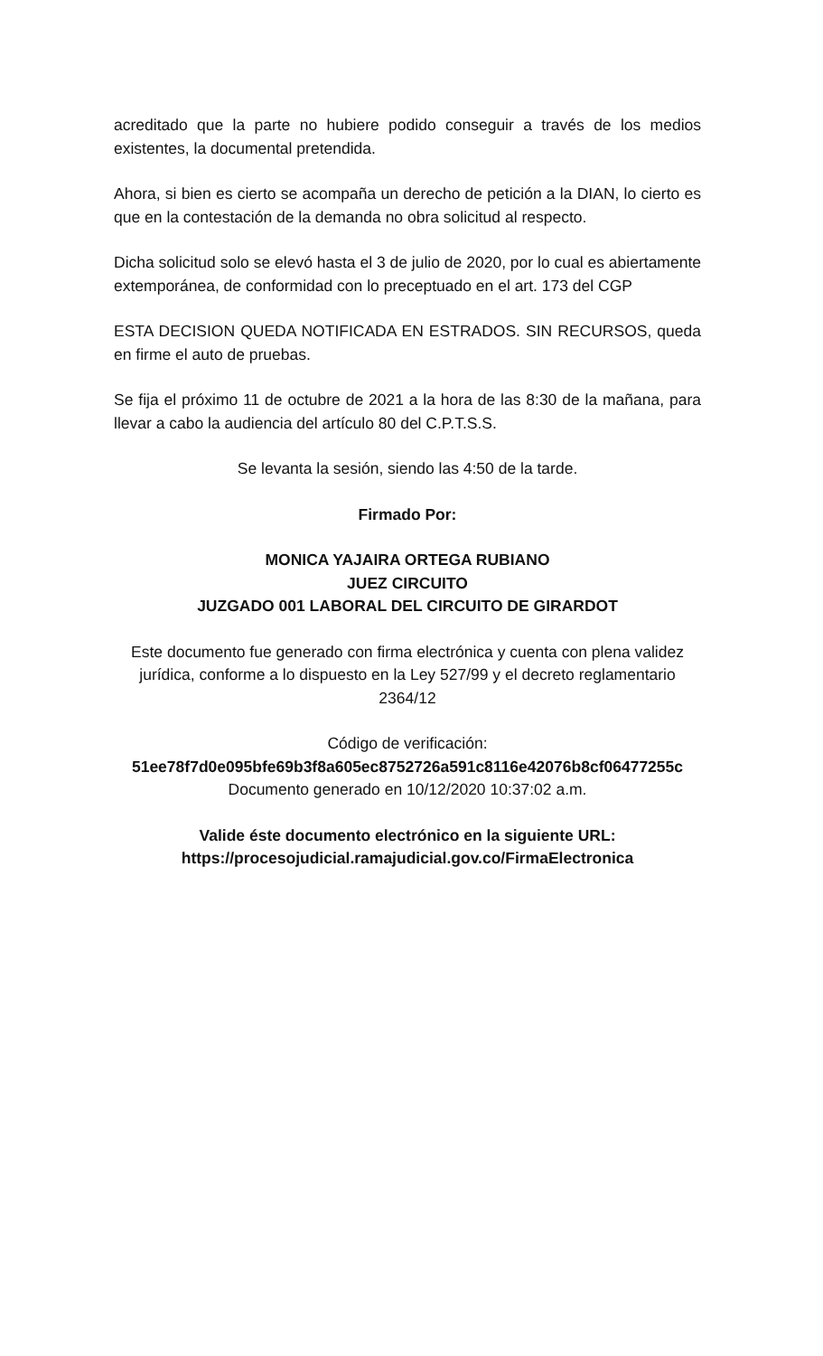acreditado que la parte no hubiere podido conseguir a través de los medios existentes, la documental pretendida.
Ahora, si bien es cierto se acompaña un derecho de petición a la DIAN, lo cierto es que en la contestación de la demanda no obra solicitud al respecto.
Dicha solicitud solo se elevó hasta el 3 de julio de 2020, por lo cual es abiertamente extemporánea, de conformidad con lo preceptuado en el art. 173 del CGP
ESTA DECISION QUEDA NOTIFICADA EN ESTRADOS. SIN RECURSOS, queda en firme el auto de pruebas.
Se fija el próximo 11 de octubre de 2021 a la hora de las 8:30 de la mañana, para llevar a cabo la audiencia del artículo 80 del C.P.T.S.S.
Se levanta la sesión, siendo las 4:50 de la tarde.
Firmado Por:
MONICA YAJAIRA ORTEGA RUBIANO
JUEZ CIRCUITO
JUZGADO 001 LABORAL DEL CIRCUITO DE GIRARDOT
Este documento fue generado con firma electrónica y cuenta con plena validez jurídica, conforme a lo dispuesto en la Ley 527/99 y el decreto reglamentario 2364/12
Código de verificación:
51ee78f7d0e095bfe69b3f8a605ec8752726a591c8116e42076b8cf06477255c
Documento generado en 10/12/2020 10:37:02 a.m.
Valide éste documento electrónico en la siguiente URL:
https://procesojudicial.ramajudicial.gov.co/FirmaElectronica